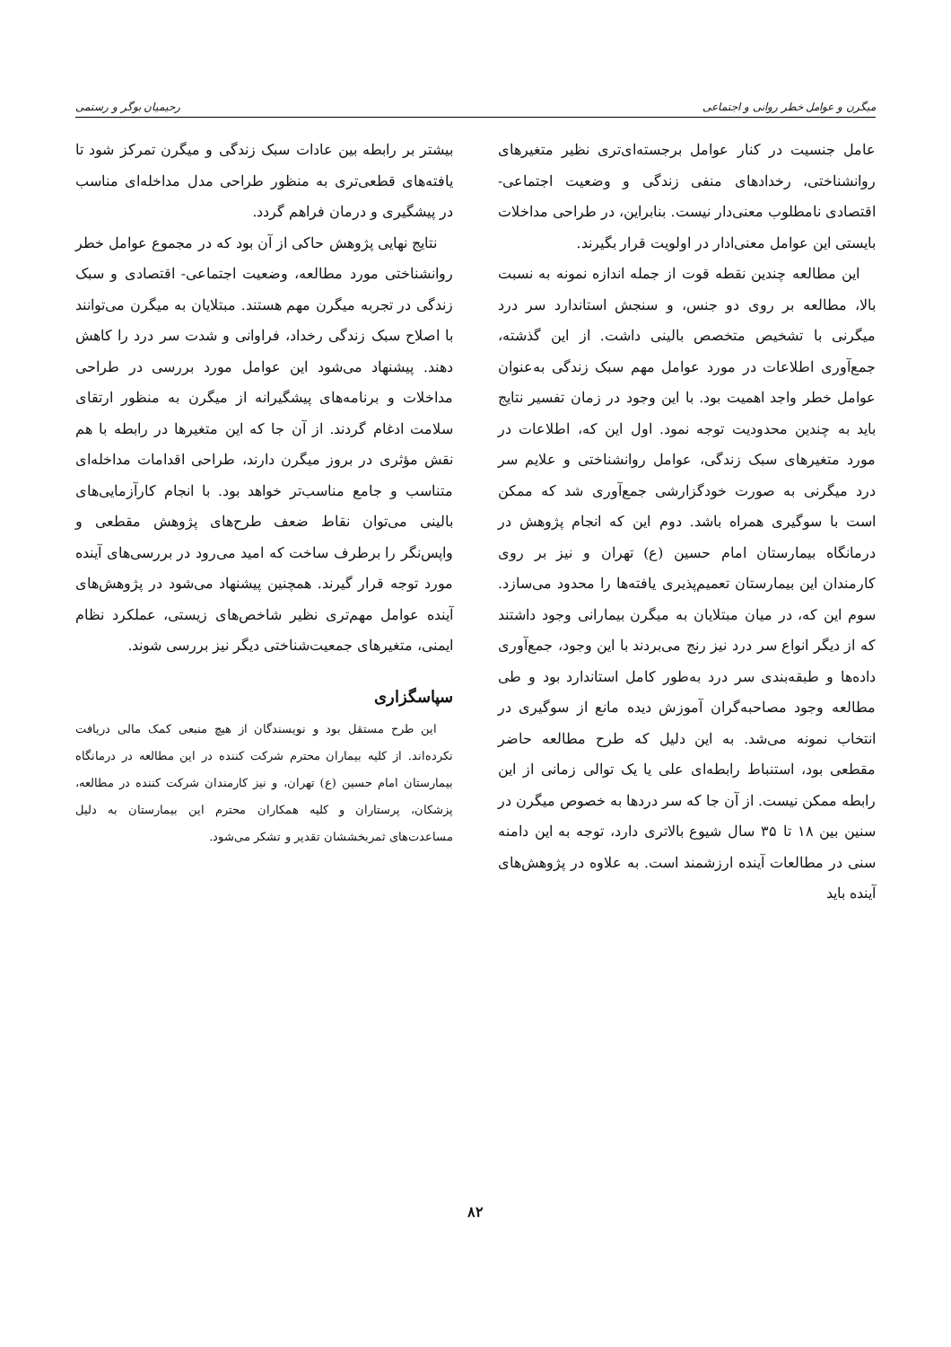میگرن و عوامل خطر روانی و اجتماعی رحیمیان بوگر و رستمی
عامل جنسیت در کنار عوامل برجسته‌ای‌تری نظیر متغیرهای روانشناختی، رخدادهای منفی زندگی و وضعیت اجتماعی- اقتصادی نامطلوب معنی‌دار نیست. بنابراین، در طراحی مداخلات بایستی این عوامل معنی‌ادار در اولویت قرار بگیرند.
این مطالعه چندین نقطه قوت از جمله اندازه نمونه به نسبت بالا، مطالعه بر روی دو جنس، و سنجش استاندارد سر درد میگرنی با تشخیص متخصص بالینی داشت. از این گذشته، جمع‌آوری اطلاعات در مورد عوامل مهم سبک زندگی به‌عنوان عوامل خطر واجد اهمیت بود. با این وجود در زمان تفسیر نتایج باید به چندین محدودیت توجه نمود. اول این که، اطلاعات در مورد متغیرهای سبک زندگی، عوامل روانشناختی و علایم سر درد میگرنی به صورت خودگزارشی جمع‌آوری شد که ممکن است با سوگیری همراه باشد. دوم این که انجام پژوهش در درمانگاه بیمارستان امام حسین (ع) تهران و نیز بر روی کارمندان این بیمارستان تعمیم‌پذیری یافته‌ها را محدود می‌سازد. سوم این که، در میان مبتلایان به میگرن بیمارانی وجود داشتند که از دیگر انواع سر درد نیز رنج می‌بردند با این وجود، جمع‌آوری داده‌ها و طبقه‌بندی سر درد به‌طور کامل استاندارد بود و طی مطالعه وجود مصاحبه‌گران آموزش دیده مانع از سوگیری در انتخاب نمونه می‌شد. به این دلیل که طرح مطالعه حاضر مقطعی بود، استنباط رابطه‌ای علی یا یک توالی زمانی از این رابطه ممکن نیست. از آن جا که سر دردها به خصوص میگرن در سنین بین ۱۸ تا ۳۵ سال شیوع بالاتری دارد، توجه به این دامنه سنی در مطالعات آینده ارزشمند است. به علاوه در پژوهش‌های آینده باید
بیشتر بر رابطه بین عادات سبک زندگی و میگرن تمرکز شود تا یافته‌های قطعی‌تری به منظور طراحی مدل مداخله‌ای مناسب در پیشگیری و درمان فراهم گردد.
نتایج نهایی پژوهش حاکی از آن بود که در مجموع عوامل خطر روانشناختی مورد مطالعه، وضعیت اجتماعی- اقتصادی و سبک زندگی در تجربه میگرن مهم هستند. مبتلایان به میگرن می‌توانند با اصلاح سبک زندگی رخداد، فراوانی و شدت سر درد را کاهش دهند. پیشنهاد می‌شود این عوامل مورد بررسی در طراحی مداخلات و برنامه‌های پیشگیرانه از میگرن به منظور ارتقای سلامت ادغام گردند. از آن جا که این متغیرها در رابطه با هم نقش مؤثری در بروز میگرن دارند، طراحی اقدامات مداخله‌ای متناسب و جامع مناسب‌تر خواهد بود. با انجام کارآزمایی‌های بالینی می‌توان نقاط ضعف طرح‌های پژوهش مقطعی و واپس‌نگر را برطرف ساخت که امید می‌رود در بررسی‌های آینده مورد توجه قرار گیرند. همچنین پیشنهاد می‌شود در پژوهش‌های آینده عوامل مهم‌تری نظیر شاخص‌های زیستی، عملکرد نظام ایمنی، متغیرهای جمعیت‌شناختی دیگر نیز بررسی شوند.
سپاسگزاری
این طرح مستقل بود و نویسندگان از هیچ منبعی کمک مالی دریافت نکرده‌اند. از کلیه بیماران محترم شرکت کننده در این مطالعه در درمانگاه بیمارستان امام حسین (ع) تهران، و نیز کارمندان شرکت کننده در مطالعه، پزشکان، پرستاران و کلیه همکاران محترم این بیمارستان به دلیل مساعدت‌های ثمربخششان تقدیر و تشکر می‌شود.
۸۲